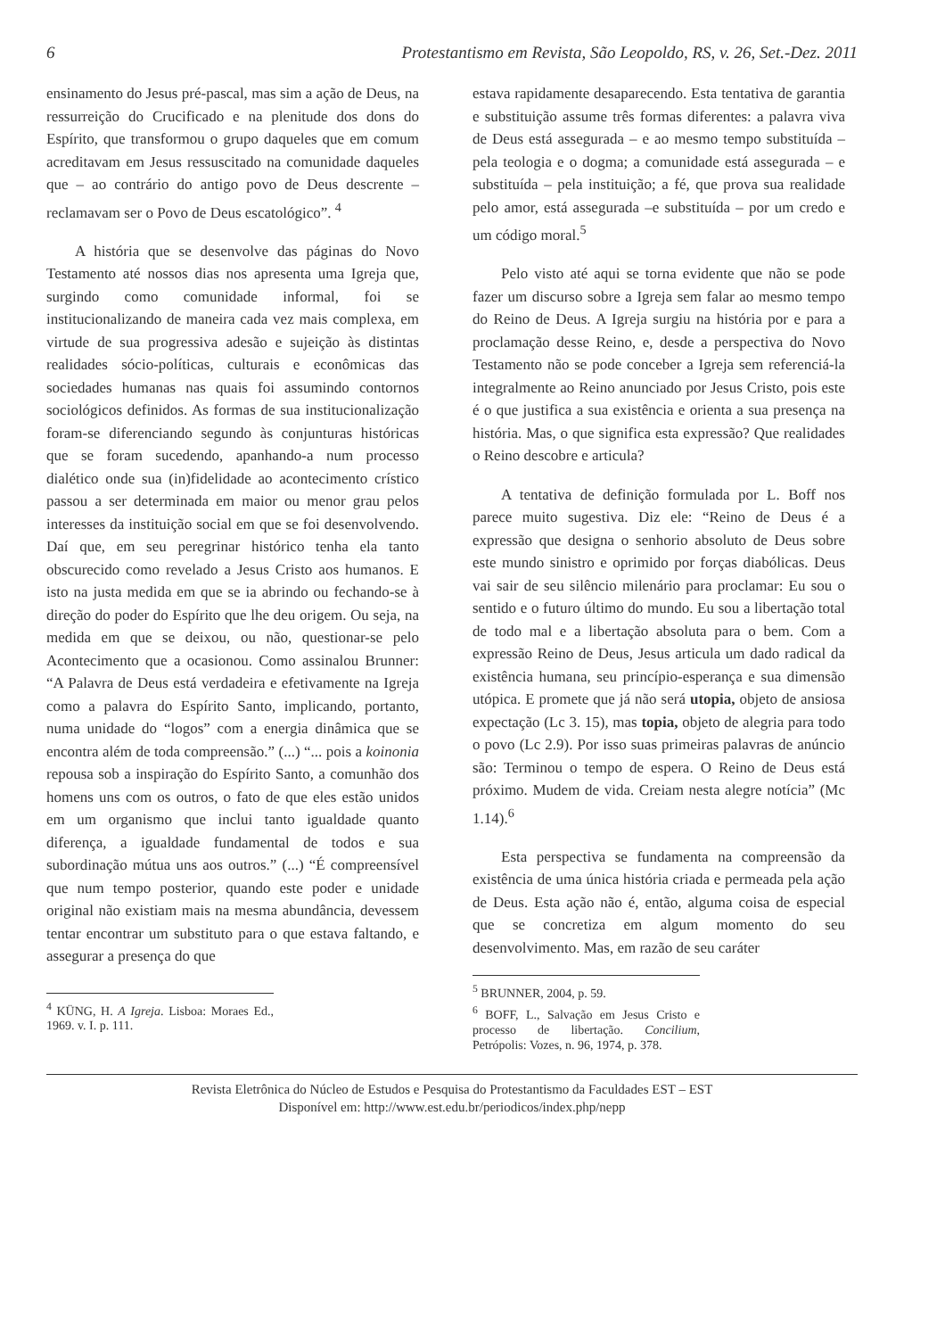6 Protestantismo em Revista, São Leopoldo, RS, v. 26, Set.-Dez. 2011
ensinamento do Jesus pré-pascal, mas sim a ação de Deus, na ressurreição do Crucificado e na plenitude dos dons do Espírito, que transformou o grupo daqueles que em comum acreditavam em Jesus ressuscitado na comunidade daqueles que – ao contrário do antigo povo de Deus descrente – reclamavam ser o Povo de Deus escatológico”. <sup>4</sup>
A história que se desenvolve das páginas do Novo Testamento até nossos dias nos apresenta uma Igreja que, surgindo como comunidade informal, foi se institucionalizando de maneira cada vez mais complexa, em virtude de sua progressiva adesão e sujeição às distintas realidades sócio-políticas, culturais e econômicas das sociedades humanas nas quais foi assumindo contornos sociológicos definidos. As formas de sua institucionalização foram-se diferenciando segundo às conjunturas históricas que se foram sucedendo, apanhando-a num processo dialético onde sua (in)fidelidade ao acontecimento crístico passou a ser determinada em maior ou menor grau pelos interesses da instituição social em que se foi desenvolvendo. Daí que, em seu peregrinar histórico tenha ela tanto obscurecido como revelado a Jesus Cristo aos humanos. E isto na justa medida em que se ia abrindo ou fechando-se à direção do poder do Espírito que lhe deu origem. Ou seja, na medida em que se deixou, ou não, questionar-se pelo Acontecimento que a ocasionou. Como assinalou Brunner: “A Palavra de Deus está verdadeira e efetivamente na Igreja como a palavra do Espírito Santo, implicando, portanto, numa unidade do “logos” com a energia dinâmica que se encontra além de toda compreensão.” (...) “... pois a koinonia repousa sob a inspiração do Espírito Santo, a comunhão dos homens uns com os outros, o fato de que eles estão unidos em um organismo que inclui tanto igualdade quanto diferença, a igualdade fundamental de todos e sua subordinação mútua uns aos outros.” (...) “É compreensível que num tempo posterior, quando este poder e unidade original não existiam mais na mesma abundância, devessem tentar encontrar um substituto para o que estava faltando, e assegurar a presença do que
<sup>4</sup> KÜNG, H. A Igreja. Lisboa: Moraes Ed., 1969. v. I. p. 111.
estava rapidamente desaparecendo. Esta tentativa de garantia e substituição assume três formas diferentes: a palavra viva de Deus está assegurada – e ao mesmo tempo substituída – pela teologia e o dogma; a comunidade está assegurada – e substituída – pela instituição; a fé, que prova sua realidade pelo amor, está assegurada –e substituída – por um credo e um código moral.<sup>5</sup>
Pelo visto até aqui se torna evidente que não se pode fazer um discurso sobre a Igreja sem falar ao mesmo tempo do Reino de Deus. A Igreja surgiu na história por e para a proclamação desse Reino, e, desde a perspectiva do Novo Testamento não se pode conceber a Igreja sem referenciá-la integralmente ao Reino anunciado por Jesus Cristo, pois este é o que justifica a sua existência e orienta a sua presença na história. Mas, o que significa esta expressão? Que realidades o Reino descobre e articula?
A tentativa de definição formulada por L. Boff nos parece muito sugestiva. Diz ele: “Reino de Deus é a expressão que designa o senhorio absoluto de Deus sobre este mundo sinistro e oprimido por forças diabólicas. Deus vai sair de seu silêncio milenário para proclamar: Eu sou o sentido e o futuro último do mundo. Eu sou a libertação total de todo mal e a libertação absoluta para o bem. Com a expressão Reino de Deus, Jesus articula um dado radical da existência humana, seu princípio-esperança e sua dimensão utópica. E promete que já não será utopia, objeto de ansiosa expectação (Lc 3. 15), mas topia, objeto de alegria para todo o povo (Lc 2.9). Por isso suas primeiras palavras de anúncio são: Terminou o tempo de espera. O Reino de Deus está próximo. Mudem de vida. Creiam nesta alegre notícia” (Mc 1.14).<sup>6</sup>
Esta perspectiva se fundamenta na compreensão da existência de uma única história criada e permeada pela ação de Deus. Esta ação não é, então, alguma coisa de especial que se concretiza em algum momento do seu desenvolvimento. Mas, em razão de seu caráter
<sup>5</sup> BRUNNER, 2004, p. 59.
<sup>6</sup> BOFF, L., Salvação em Jesus Cristo e processo de libertação. Concilium, Petrópolis: Vozes, n. 96, 1974, p. 378.
Revista Eletrônica do Núcleo de Estudos e Pesquisa do Protestantismo da Faculdades EST – EST
Disponível em: http://www.est.edu.br/periodicos/index.php/nepp